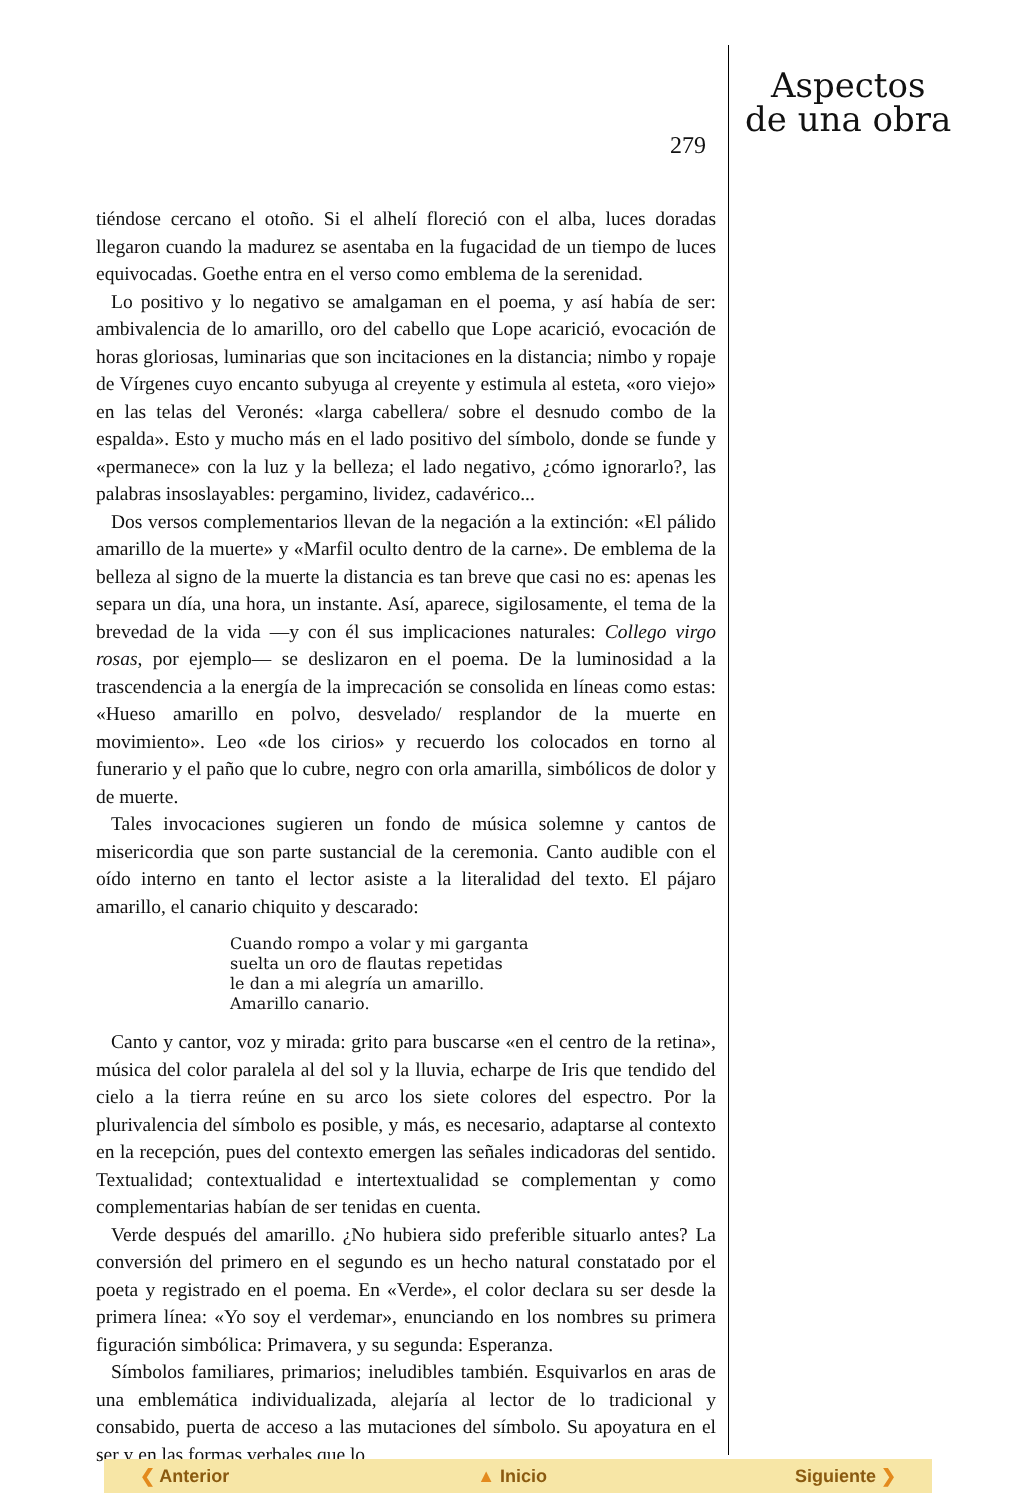279
Aspectos
de una obra
tiéndose cercano el otoño. Si el alhelí floreció con el alba, luces doradas llegaron cuando la madurez se asentaba en la fugacidad de un tiempo de luces equivocadas. Goethe entra en el verso como emblema de la serenidad.
Lo positivo y lo negativo se amalgaman en el poema, y así había de ser: ambivalencia de lo amarillo, oro del cabello que Lope acarició, evocación de horas gloriosas, luminarias que son incitaciones en la distancia; nimbo y ropaje de Vírgenes cuyo encanto subyuga al creyente y estimula al esteta, «oro viejo» en las telas del Veronés: «larga cabellera/ sobre el desnudo combo de la espalda». Esto y mucho más en el lado positivo del símbolo, donde se funde y «permanece» con la luz y la belleza; el lado negativo, ¿cómo ignorarlo?, las palabras insoslayables: pergamino, lividez, cadavérico...
Dos versos complementarios llevan de la negación a la extinción: «El pálido amarillo de la muerte» y «Marfil oculto dentro de la carne». De emblema de la belleza al signo de la muerte la distancia es tan breve que casi no es: apenas les separa un día, una hora, un instante. Así, aparece, sigilosamente, el tema de la brevedad de la vida —y con él sus implicaciones naturales: Collego virgo rosas, por ejemplo— se deslizaron en el poema. De la luminosidad a la trascendencia a la energía de la imprecación se consolida en líneas como estas: «Hueso amarillo en polvo, desvelado/ resplandor de la muerte en movimiento». Leo «de los cirios» y recuerdo los colocados en torno al funerario y el paño que lo cubre, negro con orla amarilla, simbólicos de dolor y de muerte.
Tales invocaciones sugieren un fondo de música solemne y cantos de misericordia que son parte sustancial de la ceremonia. Canto audible con el oído interno en tanto el lector asiste a la literalidad del texto. El pájaro amarillo, el canario chiquito y descarado:
Cuando rompo a volar y mi garganta
suelta un oro de flautas repetidas
le dan a mi alegría un amarillo.
Amarillo canario.
Canto y cantor, voz y mirada: grito para buscarse «en el centro de la retina», música del color paralela al del sol y la lluvia, echarpe de Iris que tendido del cielo a la tierra reúne en su arco los siete colores del espectro. Por la plurivalencia del símbolo es posible, y más, es necesario, adaptarse al contexto en la recepción, pues del contexto emergen las señales indicadoras del sentido. Textualidad; contextualidad e intertextualidad se complementan y como complementarias habían de ser tenidas en cuenta.
Verde después del amarillo. ¿No hubiera sido preferible situarlo antes? La conversión del primero en el segundo es un hecho natural constatado por el poeta y registrado en el poema. En «Verde», el color declara su ser desde la primera línea: «Yo soy el verdemar», enunciando en los nombres su primera figuración simbólica: Primavera, y su segunda: Esperanza.
Símbolos familiares, primarios; ineludibles también. Esquivarlos en aras de una emblemática individualizada, alejaría al lector de lo tradicional y consabido, puerta de acceso a las mutaciones del símbolo. Su apoyatura en el ser y en las formas verbales que lo
❮ Anterior ▲ Inicio Siguiente ❯